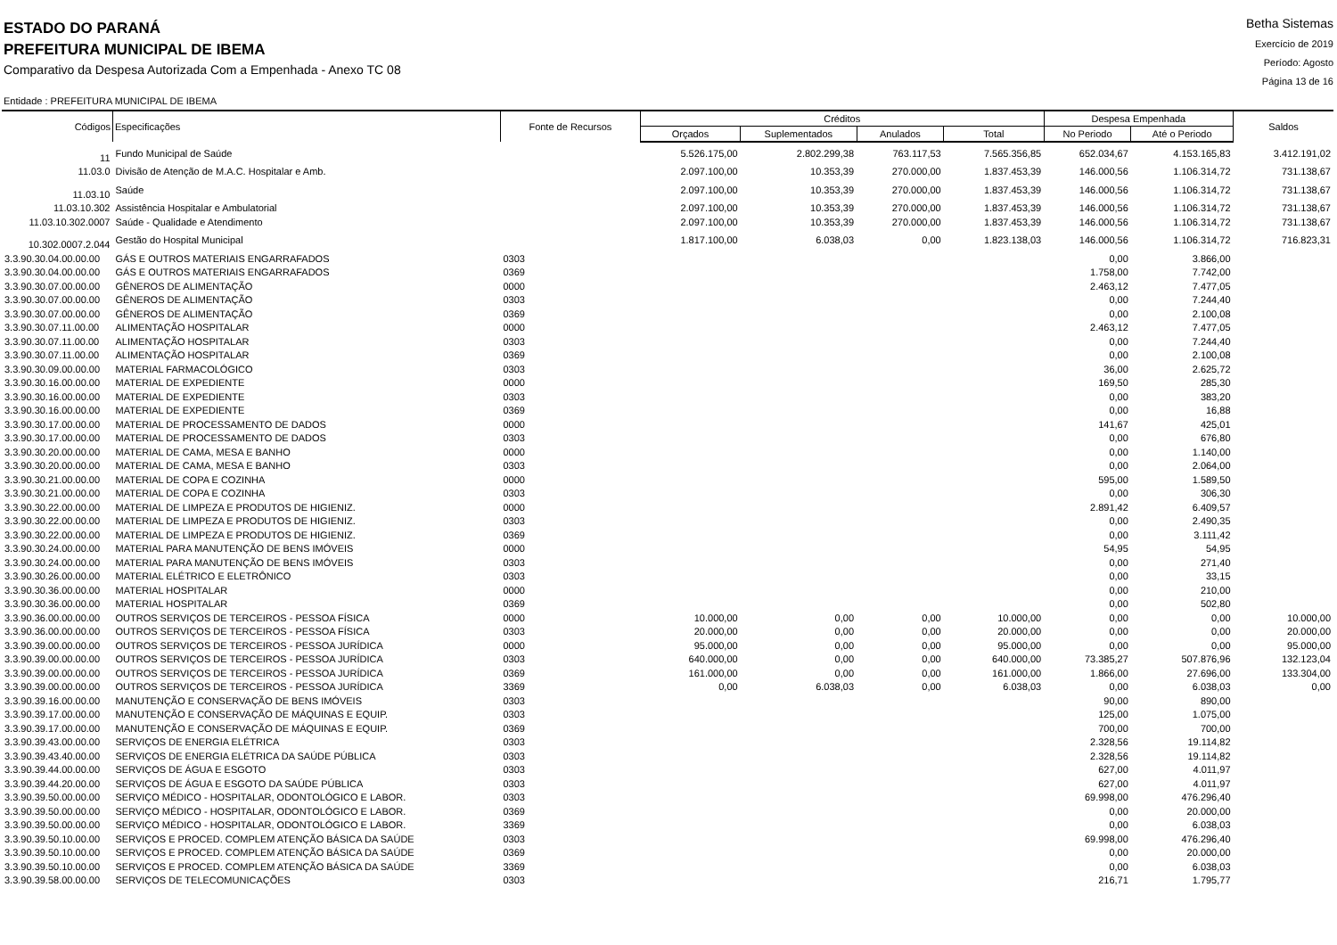ESTADO DO PARANÁ
PREFEITURA MUNICIPAL DE IBEMA
Comparativo da Despesa Autorizada Com a Empenhada - Anexo TC 08
Betha Sistemas
Exercício de 2019
Período: Agosto
Página 13 de 16
Entidade : PREFEITURA MUNICIPAL DE IBEMA
| Códigos | Especificações | Fonte de Recursos | Créditos | | | | Despesa Empenhada | | Saldos |
| --- | --- | --- | --- | --- | --- | --- | --- | --- | --- |
| | | | Orçados | Suplementados | Anulados | Total | No Periodo | Até o Periodo | |
| 11 | Fundo Municipal de Saúde | | 5.526.175,00 | 2.802.299,38 | 763.117,53 | 7.565.356,85 | 652.034,67 | 4.153.165,83 | 3.412.191,02 |
| 11.03.0 | Divisão de Atenção de M.A.C. Hospitalar e Amb. | | 2.097.100,00 | 10.353,39 | 270.000,00 | 1.837.453,39 | 146.000,56 | 1.106.314,72 | 731.138,67 |
| 11.03.10 | Saúde | | 2.097.100,00 | 10.353,39 | 270.000,00 | 1.837.453,39 | 146.000,56 | 1.106.314,72 | 731.138,67 |
| 11.03.10.302 | Assistência Hospitalar e Ambulatorial | | 2.097.100,00 | 10.353,39 | 270.000,00 | 1.837.453,39 | 146.000,56 | 1.106.314,72 | 731.138,67 |
| 11.03.10.302.0007 | Saúde - Qualidade e Atendimento | | 2.097.100,00 | 10.353,39 | 270.000,00 | 1.837.453,39 | 146.000,56 | 1.106.314,72 | 731.138,67 |
| 10.302.0007.2.044 | Gestão do Hospital Municipal | | 1.817.100,00 | 6.038,03 | 0,00 | 1.823.138,03 | 146.000,56 | 1.106.314,72 | 716.823,31 |
| 3.3.90.30.04.00.00.00 | GÁS E OUTROS MATERIAIS ENGARRAFADOS | 0303 | | | | | 0,00 | 3.866,00 | |
| 3.3.90.30.04.00.00.00 | GÁS E OUTROS MATERIAIS ENGARRAFADOS | 0369 | | | | | 1.758,00 | 7.742,00 | |
| 3.3.90.30.07.00.00.00 | GÊNEROS DE ALIMENTAÇÃO | 0000 | | | | | 2.463,12 | 7.477,05 | |
| 3.3.90.30.07.00.00.00 | GÊNEROS DE ALIMENTAÇÃO | 0303 | | | | | 0,00 | 7.244,40 | |
| 3.3.90.30.07.00.00.00 | GÊNEROS DE ALIMENTAÇÃO | 0369 | | | | | 0,00 | 2.100,08 | |
| 3.3.90.30.07.11.00.00 | ALIMENTAÇÃO HOSPITALAR | 0000 | | | | | 2.463,12 | 7.477,05 | |
| 3.3.90.30.07.11.00.00 | ALIMENTAÇÃO HOSPITALAR | 0303 | | | | | 0,00 | 7.244,40 | |
| 3.3.90.30.07.11.00.00 | ALIMENTAÇÃO HOSPITALAR | 0369 | | | | | 0,00 | 2.100,08 | |
| 3.3.90.30.09.00.00.00 | MATERIAL FARMACOLÓGICO | 0303 | | | | | 36,00 | 2.625,72 | |
| 3.3.90.30.16.00.00.00 | MATERIAL DE EXPEDIENTE | 0000 | | | | | 169,50 | 285,30 | |
| 3.3.90.30.16.00.00.00 | MATERIAL DE EXPEDIENTE | 0303 | | | | | 0,00 | 383,20 | |
| 3.3.90.30.16.00.00.00 | MATERIAL DE EXPEDIENTE | 0369 | | | | | 0,00 | 16,88 | |
| 3.3.90.30.17.00.00.00 | MATERIAL DE PROCESSAMENTO DE DADOS | 0000 | | | | | 141,67 | 425,01 | |
| 3.3.90.30.17.00.00.00 | MATERIAL DE PROCESSAMENTO DE DADOS | 0303 | | | | | 0,00 | 676,80 | |
| 3.3.90.30.20.00.00.00 | MATERIAL DE CAMA, MESA E BANHO | 0000 | | | | | 0,00 | 1.140,00 | |
| 3.3.90.30.20.00.00.00 | MATERIAL DE CAMA, MESA E BANHO | 0303 | | | | | 0,00 | 2.064,00 | |
| 3.3.90.30.21.00.00.00 | MATERIAL DE COPA E COZINHA | 0000 | | | | | 595,00 | 1.589,50 | |
| 3.3.90.30.21.00.00.00 | MATERIAL DE COPA E COZINHA | 0303 | | | | | 0,00 | 306,30 | |
| 3.3.90.30.22.00.00.00 | MATERIAL DE LIMPEZA E PRODUTOS DE HIGIENIZ. | 0000 | | | | | 2.891,42 | 6.409,57 | |
| 3.3.90.30.22.00.00.00 | MATERIAL DE LIMPEZA E PRODUTOS DE HIGIENIZ. | 0303 | | | | | 0,00 | 2.490,35 | |
| 3.3.90.30.22.00.00.00 | MATERIAL DE LIMPEZA E PRODUTOS DE HIGIENIZ. | 0369 | | | | | 0,00 | 3.111,42 | |
| 3.3.90.30.24.00.00.00 | MATERIAL PARA MANUTENÇÃO DE BENS IMÓVEIS | 0000 | | | | | 54,95 | 54,95 | |
| 3.3.90.30.24.00.00.00 | MATERIAL PARA MANUTENÇÃO DE BENS IMÓVEIS | 0303 | | | | | 0,00 | 271,40 | |
| 3.3.90.30.26.00.00.00 | MATERIAL ELÉTRICO E ELETRÔNICO | 0303 | | | | | 0,00 | 33,15 | |
| 3.3.90.30.36.00.00.00 | MATERIAL HOSPITALAR | 0000 | | | | | 0,00 | 210,00 | |
| 3.3.90.30.36.00.00.00 | MATERIAL HOSPITALAR | 0369 | | | | | 0,00 | 502,80 | |
| 3.3.90.36.00.00.00.00 | OUTROS SERVIÇOS DE TERCEIROS - PESSOA FÍSICA | 0000 | 10.000,00 | 0,00 | 0,00 | 10.000,00 | 0,00 | 0,00 | 10.000,00 |
| 3.3.90.36.00.00.00.00 | OUTROS SERVIÇOS DE TERCEIROS - PESSOA FÍSICA | 0303 | 20.000,00 | 0,00 | 0,00 | 20.000,00 | 0,00 | 0,00 | 20.000,00 |
| 3.3.90.39.00.00.00.00 | OUTROS SERVIÇOS DE TERCEIROS - PESSOA JURÍDICA | 0000 | 95.000,00 | 0,00 | 0,00 | 95.000,00 | 0,00 | 0,00 | 95.000,00 |
| 3.3.90.39.00.00.00.00 | OUTROS SERVIÇOS DE TERCEIROS - PESSOA JURÍDICA | 0303 | 640.000,00 | 0,00 | 0,00 | 640.000,00 | 73.385,27 | 507.876,96 | 132.123,04 |
| 3.3.90.39.00.00.00.00 | OUTROS SERVIÇOS DE TERCEIROS - PESSOA JURÍDICA | 0369 | 161.000,00 | 0,00 | 0,00 | 161.000,00 | 1.866,00 | 27.696,00 | 133.304,00 |
| 3.3.90.39.00.00.00.00 | OUTROS SERVIÇOS DE TERCEIROS - PESSOA JURÍDICA | 3369 | 0,00 | 6.038,03 | 0,00 | 6.038,03 | 0,00 | 6.038,03 | 0,00 |
| 3.3.90.39.16.00.00.00 | MANUTENÇÃO E CONSERVAÇÃO DE BENS IMÓVEIS | 0303 | | | | | 90,00 | 890,00 | |
| 3.3.90.39.17.00.00.00 | MANUTENÇÃO E CONSERVAÇÃO DE MÁQUINAS E EQUIP. | 0303 | | | | | 125,00 | 1.075,00 | |
| 3.3.90.39.17.00.00.00 | MANUTENÇÃO E CONSERVAÇÃO DE MÁQUINAS E EQUIP. | 0369 | | | | | 700,00 | 700,00 | |
| 3.3.90.39.43.00.00.00 | SERVIÇOS DE ENERGIA ELÉTRICA | 0303 | | | | | 2.328,56 | 19.114,82 | |
| 3.3.90.39.43.40.00.00 | SERVIÇOS DE ENERGIA ELÉTRICA DA SAÚDE PÚBLICA | 0303 | | | | | 2.328,56 | 19.114,82 | |
| 3.3.90.39.44.00.00.00 | SERVIÇOS DE ÁGUA E ESGOTO | 0303 | | | | | 627,00 | 4.011,97 | |
| 3.3.90.39.44.20.00.00 | SERVIÇOS DE ÁGUA E ESGOTO DA SAÚDE PÚBLICA | 0303 | | | | | 627,00 | 4.011,97 | |
| 3.3.90.39.50.00.00.00 | SERVIÇO MÉDICO - HOSPITALAR, ODONTOLÓGICO E LABOR. | 0303 | | | | | 69.998,00 | 476.296,40 | |
| 3.3.90.39.50.00.00.00 | SERVIÇO MÉDICO - HOSPITALAR, ODONTOLÓGICO E LABOR. | 0369 | | | | | 0,00 | 20.000,00 | |
| 3.3.90.39.50.00.00.00 | SERVIÇO MÉDICO - HOSPITALAR, ODONTOLÓGICO E LABOR. | 3369 | | | | | 0,00 | 6.038,03 | |
| 3.3.90.39.50.10.00.00 | SERVIÇOS E PROCED. COMPLEM ATENÇÃO BÁSICA DA SAÚDE | 0303 | | | | | 69.998,00 | 476.296,40 | |
| 3.3.90.39.50.10.00.00 | SERVIÇOS E PROCED. COMPLEM ATENÇÃO BÁSICA DA SAÚDE | 0369 | | | | | 0,00 | 20.000,00 | |
| 3.3.90.39.50.10.00.00 | SERVIÇOS E PROCED. COMPLEM ATENÇÃO BÁSICA DA SAÚDE | 3369 | | | | | 0,00 | 6.038,03 | |
| 3.3.90.39.58.00.00.00 | SERVIÇOS DE TELECOMUNICAÇÕES | 0303 | | | | | 216,71 | 1.795,77 | |